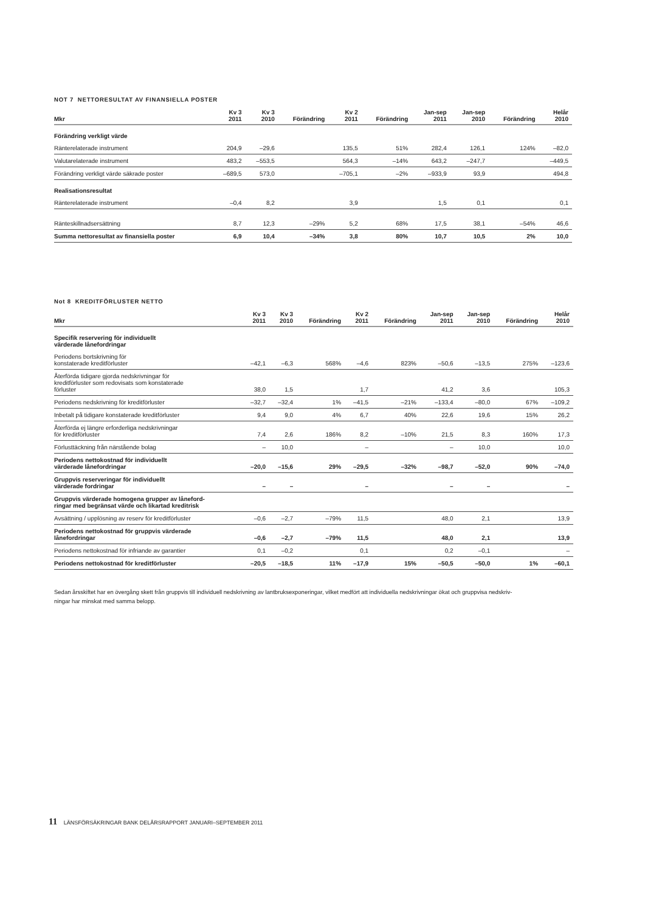NOT 7 NETTORESULTAT AV FINANSIELLA POSTER
| Mkr | Kv 3 2011 | Kv 3 2010 | Förändring | Kv 2 2011 | Förändring | Jan-sep 2011 | Jan-sep 2010 | Förändring | Helår 2010 |
| --- | --- | --- | --- | --- | --- | --- | --- | --- | --- |
| Förändring verkligt värde | | | | | | | | | |
| Ränterelaterade instrument | 204,9 | –29,6 | | 135,5 | 51% | 282,4 | 126,1 | 124% | –82,0 |
| Valutarelaterade instrument | 483,2 | –553,5 | | 564,3 | –14% | 643,2 | –247,7 | | –449,5 |
| Förändring verkligt värde säkrade poster | –689,5 | 573,0 | | –705,1 | –2% | –933,9 | 93,9 | | 494,8 |
| Realisationsresultat | | | | | | | | | |
| Ränterelaterade instrument | –0,4 | 8,2 | | 3,9 | | 1,5 | 0,1 | | 0,1 |
| Ränteskillnadsersättning | 8,7 | 12,3 | –29% | 5,2 | 68% | 17,5 | 38,1 | –54% | 46,6 |
| Summa nettoresultat av finansiella poster | 6,9 | 10,4 | –34% | 3,8 | 80% | 10,7 | 10,5 | 2% | 10,0 |
Not 8 KREDITFÖRLUSTER NETTO
| Mkr | Kv 3 2011 | Kv 3 2010 | Förändring | Kv 2 2011 | Förändring | Jan-sep 2011 | Jan-sep 2010 | Förändring | Helår 2010 |
| --- | --- | --- | --- | --- | --- | --- | --- | --- | --- |
| Specifik reservering för individuellt värderade lånefordringar | | | | | | | | | |
| Periodens bortskrivning för konstaterade kreditförluster | –42,1 | –6,3 | 568% | –4,6 | 823% | –50,6 | –13,5 | 275% | –123,6 |
| Återförda tidigare gjorda nedskrivningar för kreditförluster som redovisats som konstaterade förluster | 38,0 | 1,5 | | 1,7 | | 41,2 | 3,6 | | 105,3 |
| Periodens nedskrivning för kreditförluster | –32,7 | –32,4 | 1% | –41,5 | –21% | –133,4 | –80,0 | 67% | –109,2 |
| Inbetalt på tidigare konstaterade kreditförluster | 9,4 | 9,0 | 4% | 6,7 | 40% | 22,6 | 19,6 | 15% | 26,2 |
| Återförda ej längre erforderliga nedskrivningar för kreditförluster | 7,4 | 2,6 | 186% | 8,2 | –10% | 21,5 | 8,3 | 160% | 17,3 |
| Förlusttäckning från närstående bolag | – | 10,0 | | – | | – | 10,0 | | 10,0 |
| Periodens nettokostnad för individuellt värderade lånefordringar | –20,0 | –15,6 | 29% | –29,5 | –32% | –98,7 | –52,0 | 90% | –74,0 |
| Gruppvis reserveringar för individuellt värderade fordringar | – | – | | – | | – | – | | – |
| Gruppvis värderade homogena grupper av låneford- ringar med begränsat värde och likartad kreditrisk | | | | | | | | | |
| Avsättning / upplösning av reserv för kreditförluster | –0,6 | –2,7 | –79% | 11,5 | | 48,0 | 2,1 | | 13,9 |
| Periodens nettokostnad för gruppvis värderade lånefordringar | –0,6 | –2,7 | –79% | 11,5 | | 48,0 | 2,1 | | 13,9 |
| Periodens nettokostnad för infriande av garantier | 0,1 | –0,2 | | 0,1 | | 0,2 | –0,1 | | – |
| Periodens nettokostnad för kreditförluster | –20,5 | –18,5 | 11% | –17,9 | 15% | –50,5 | –50,0 | 1% | –60,1 |
Sedan årsskiftet har en övergång skett från gruppvis till individuell nedskrivning av lantbruksexponeringar, vilket medfört att individuella nedskrivningar ökat och gruppvisa nedskriv-
ningar har minskat med samma belopp.
11 LÄNSFÖRSÄKRINGAR BANK DELÅRSRAPPORT JANUARI–SEPTEMBER 2011